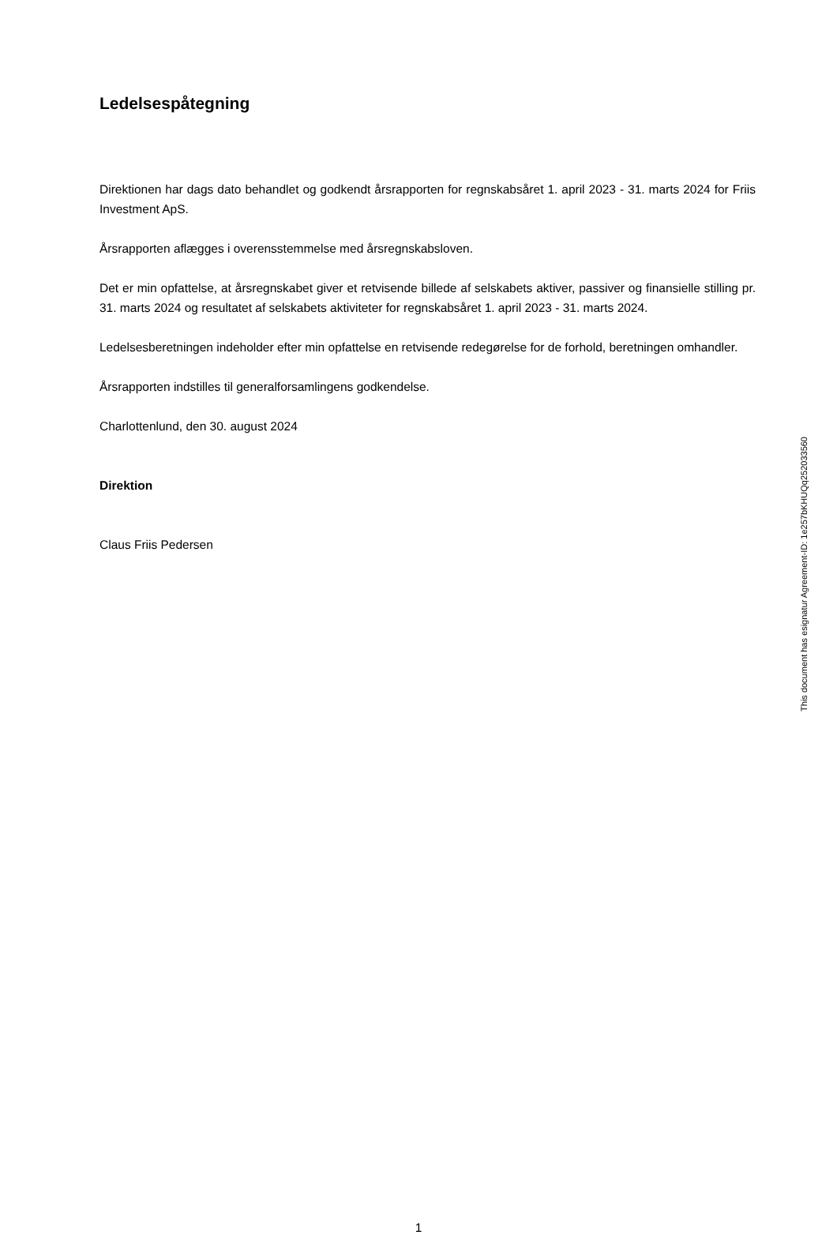Ledelsespåtegning
Direktionen har dags dato behandlet og godkendt årsrapporten for regnskabsåret 1. april 2023 - 31. marts 2024 for Friis Investment ApS.
Årsrapporten aflægges i overensstemmelse med årsregnskabsloven.
Det er min opfattelse, at årsregnskabet giver et retvisende billede af selskabets aktiver, passiver og finansielle stilling pr. 31. marts 2024 og resultatet af selskabets aktiviteter for regnskabsåret 1. april 2023 - 31. marts 2024.
Ledelsesberetningen indeholder efter min opfattelse en retvisende redegørelse for de forhold, beretningen omhandler.
Årsrapporten indstilles til generalforsamlingens godkendelse.
Charlottenlund, den 30. august 2024
Direktion
Claus Friis Pedersen
This document has esignatur Agreement-ID: 1e257bKHUQq252033560
1